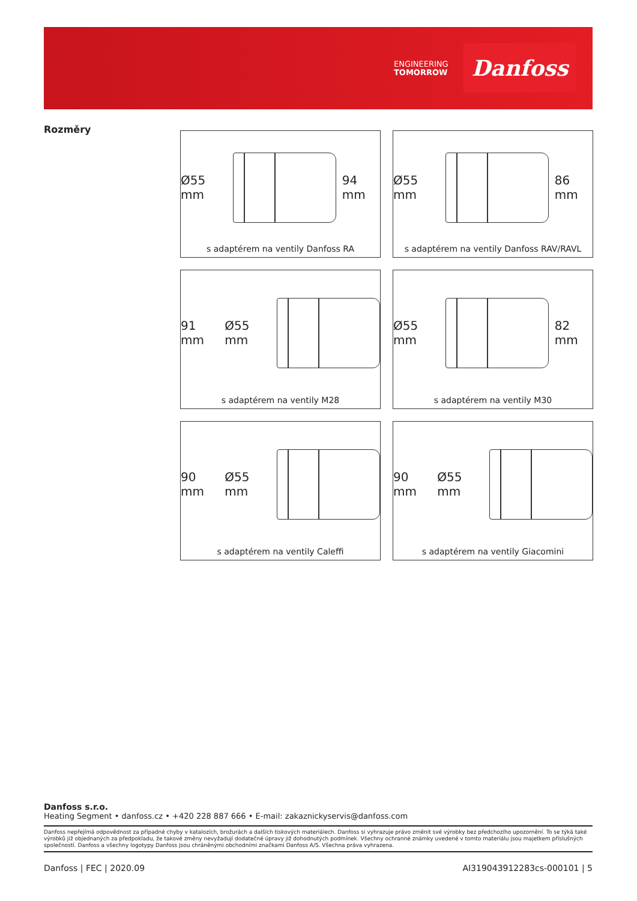ENGINEERING
TOMORROW
Danfoss
Rozměry
Ø55 mm 94 mm
s adaptérem na ventily Danfoss RA
Ø55 mm 86 mm
s adaptérem na ventily Danfoss RAV/RAVL
91 mm Ø55 mm
s adaptérem na ventily M28
Ø55 mm 82 mm
s adaptérem na ventily M30
90 mm Ø55 mm
s adaptérem na ventily Caleffi
90 mm Ø55 mm
s adaptérem na ventily Giacomini
Danfoss s.r.o.
Heating Segment • danfoss.cz • +420 228 887 666 • E-mail: zakaznickyservis@danfoss.com
Danfoss nepřejímá odpovědnost za případné chyby v katalozích, brožurách a dalších tiskových materiálech. Danfoss si vyhrazuje právo změnit své výrobky bez předchozího upozornění. To se týká také výrobků již objednaných za předpokladu, že takové změny nevyžadují dodatečné úpravy již dohodnutých podmínek. Všechny ochranné známky uvedené v tomto materiálu jsou majetkem příslušných společností. Danfoss a všechny logotypy Danfoss jsou chráněnými obchodními značkami Danfoss A/S. Všechna práva vyhrazena.
Danfoss | FEC | 2020.09 AI319043912283cs-000101 | 5